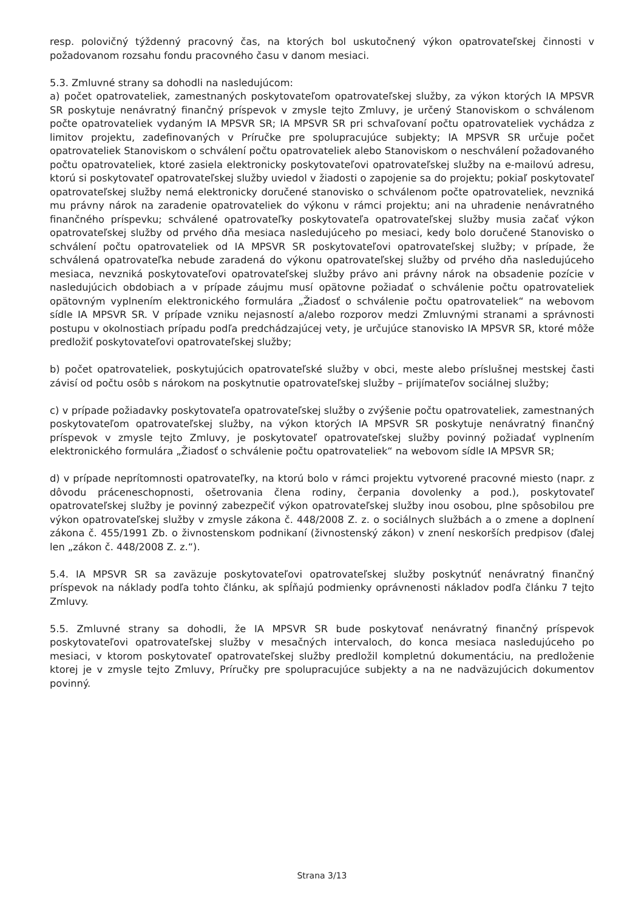resp. polovičný týždenný pracovný čas, na ktorých bol uskutočnený výkon opatrovateľskej činnosti v požadovanom rozsahu fondu pracovného času v danom mesiaci.
5.3. Zmluvné strany sa dohodli na nasledujúcom:
a) počet opatrovateliek, zamestnaných poskytovateľom opatrovateľskej služby, za výkon ktorých IA MPSVR SR poskytuje nenávratný finančný príspevok v zmysle tejto Zmluvy, je určený Stanoviskom o schválenom počte opatrovateliek vydaným IA MPSVR SR; IA MPSVR SR pri schvaľovaní počtu opatrovateliek vychádza z limitov projektu, zadefinovaných v Príručke pre spolupracujúce subjekty; IA MPSVR SR určuje počet opatrovateliek Stanoviskom o schválení počtu opatrovateliek alebo Stanoviskom o neschválení požadovaného počtu opatrovateliek, ktoré zasiela elektronicky poskytovateľovi opatrovateľskej služby na e-mailovú adresu, ktorú si poskytovateľ opatrovateľskej služby uviedol v žiadosti o zapojenie sa do projektu; pokiaľ poskytovateľ opatrovateľskej služby nemá elektronicky doručené stanovisko o schválenom počte opatrovateliek, nevzniká mu právny nárok na zaradenie opatrovateliek do výkonu v rámci projektu; ani na uhradenie nenávratného finančného príspevku; schválené opatrovateľky poskytovateľa opatrovateľskej služby musia začať výkon opatrovateľskej služby od prvého dňa mesiaca nasledujúceho po mesiaci, kedy bolo doručené Stanovisko o schválení počtu opatrovateliek od IA MPSVR SR poskytovateľovi opatrovateľskej služby; v prípade, že schválená opatrovateľka nebude zaradená do výkonu opatrovateľskej služby od prvého dňa nasledujúceho mesiaca, nevzniká poskytovateľovi opatrovateľskej služby právo ani právny nárok na obsadenie pozície v nasledujúcich obdobiach a v prípade záujmu musí opätovne požiadať o schválenie počtu opatrovateliek opätovným vyplnením elektronického formulára „Žiadosť o schválenie počtu opatrovateliek“ na webovom sídle IA MPSVR SR. V prípade vzniku nejasností a/alebo rozporov medzi Zmluvnými stranami a správnosti postupu v okolnostiach prípadu podľa predchádzajúcej vety, je určujúce stanovisko IA MPSVR SR, ktoré môže predložiť poskytovateľovi opatrovateľskej služby;
b) počet opatrovateliek, poskytujúcich opatrovateľské služby v obci, meste alebo príslušnej mestskej časti závisí od počtu osôb s nárokom na poskytnutie opatrovateľskej služby – prijímateľov sociálnej služby;
c) v prípade požiadavky poskytovateľa opatrovateľskej služby o zvýšenie počtu opatrovateliek, zamestnaných poskytovateľom opatrovateľskej služby, na výkon ktorých IA MPSVR SR poskytuje nenávratný finančný príspevok v zmysle tejto Zmluvy, je poskytovateľ opatrovateľskej služby povinný požiadať vyplnením elektronického formulára „Žiadosť o schválenie počtu opatrovateliek“ na webovom sídle IA MPSVR SR;
d) v prípade neprítomnosti opatrovateľky, na ktorú bolo v rámci projektu vytvorené pracovné miesto (napr. z dôvodu práceneschopnosti, ošetrovania člena rodiny, čerpania dovolenky a pod.), poskytovateľ opatrovateľskej služby je povinný zabezpečiť výkon opatrovateľskej služby inou osobou, plne spôsobilou pre výkon opatrovateľskej služby v zmysle zákona č. 448/2008 Z. z. o sociálnych službách a o zmene a doplnení zákona č. 455/1991 Zb. o živnostenskom podnikaní (živnostenský zákon) v znení neskorších predpisov (ďalej len „zákon č. 448/2008 Z. z.“).
5.4. IA MPSVR SR sa zaväzuje poskytovateľovi opatrovateľskej služby poskytnúť nenávratný finančný príspevok na náklady podľa tohto článku, ak spĺňajú podmienky oprávnenosti nákladov podľa článku 7 tejto Zmluvy.
5.5. Zmluvné strany sa dohodli, že IA MPSVR SR bude poskytovať nenávratný finančný príspevok poskytovateľovi opatrovateľskej služby v mesačných intervaloch, do konca mesiaca nasledujúceho po mesiaci, v ktorom poskytovateľ opatrovateľskej služby predložil kompletnú dokumentáciu, na predloženie ktorej je v zmysle tejto Zmluvy, Príručky pre spolupracujúce subjekty a na ne nadväzujúcich dokumentov povinný.
Strana 3/13